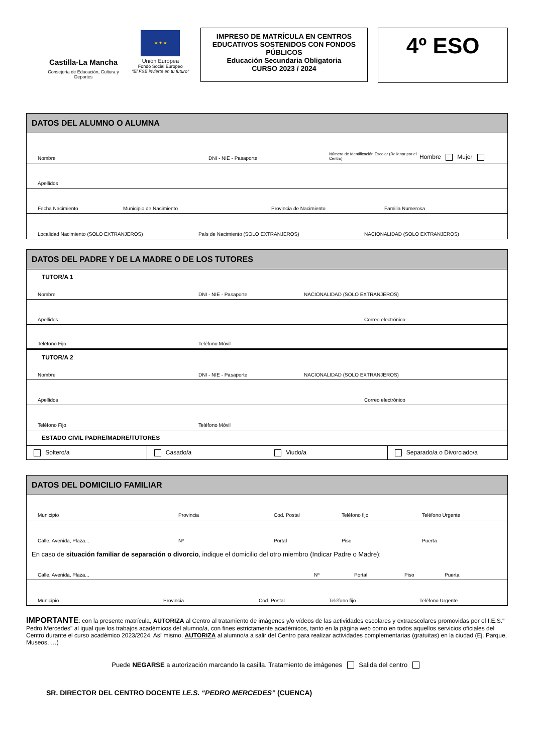Castilla-La Mancha
Consejería de Educación, Cultura y Deportes
★ ★ ★
Unión Europea
Fondo Social Europeo
"El FSE invierte en tu futuro"
IMPRESO DE MATRÍCULA EN CENTROS EDUCATIVOS SOSTENIDOS CON FONDOS PÚBLICOS
Educación Secundaria Obligatoria
CURSO 2023 / 2024
4º ESO
DATOS DEL ALUMNO O ALUMNA
Nombre DNI - NIE - Pasaporte Número de Identificación Escolar (Rellenar por el Centro) Hombre Mujer
Apellidos
Fecha Nacimiento Municipio de Nacimiento Provincia de Nacimiento Familia Numerosa
Localidad Nacimiento (SOLO EXTRANJEROS) País de Nacimiento (SOLO EXTRANJEROS) NACIONALIDAD (SOLO EXTRANJEROS)
DATOS DEL PADRE Y DE LA MADRE O DE LOS TUTORES
TUTOR/A 1
Nombre DNI - NIE - Pasaporte NACIONALIDAD (SOLO EXTRANJEROS)
Apellidos Correo electrónico
Teléfono Fijo Teléfono Móvil
TUTOR/A 2
Nombre DNI - NIE - Pasaporte NACIONALIDAD (SOLO EXTRANJEROS)
Apellidos Correo electrónico
Teléfono Fijo Teléfono Móvil
ESTADO CIVIL PADRE/MADRE/TUTORES
Soltero/a Casado/a Viudo/a Separado/a o Divorciado/a
DATOS DEL DOMICILIO FAMILIAR
Municipio Provincia Cod. Postal Teléfono fijo Teléfono Urgente
Calle, Avenida, Plaza... Nº Portal Piso Puerta
En caso de situación familiar de separación o divorcio, indique el domicilio del otro miembro (Indicar Padre o Madre):
Calle, Avenida, Plaza... Nº Portal Piso Puerta
Municipio Provincia Cod. Postal Teléfono fijo Teléfono Urgente
IMPORTANTE: con la presente matrícula, AUTORIZA al Centro al tratamiento de imágenes y/o vídeos de las actividades escolares y extraescolares promovidas por el I.E.S." Pedro Mercedes" al igual que los trabajos académicos del alumno/a, con fines estrictamente académicos, tanto en la página web como en todos aquellos servicios oficiales del Centro durante el curso académico 2023/2024. Así mismo, AUTORIZA al alumno/a a salir del Centro para realizar actividades complementarias (gratuitas) en la ciudad (Ej. Parque, Museos, …)
Puede NEGARSE a autorización marcando la casilla. Tratamiento de imágenes Salida del centro
SR. DIRECTOR DEL CENTRO DOCENTE I.E.S. “PEDRO MERCEDES” (CUENCA)